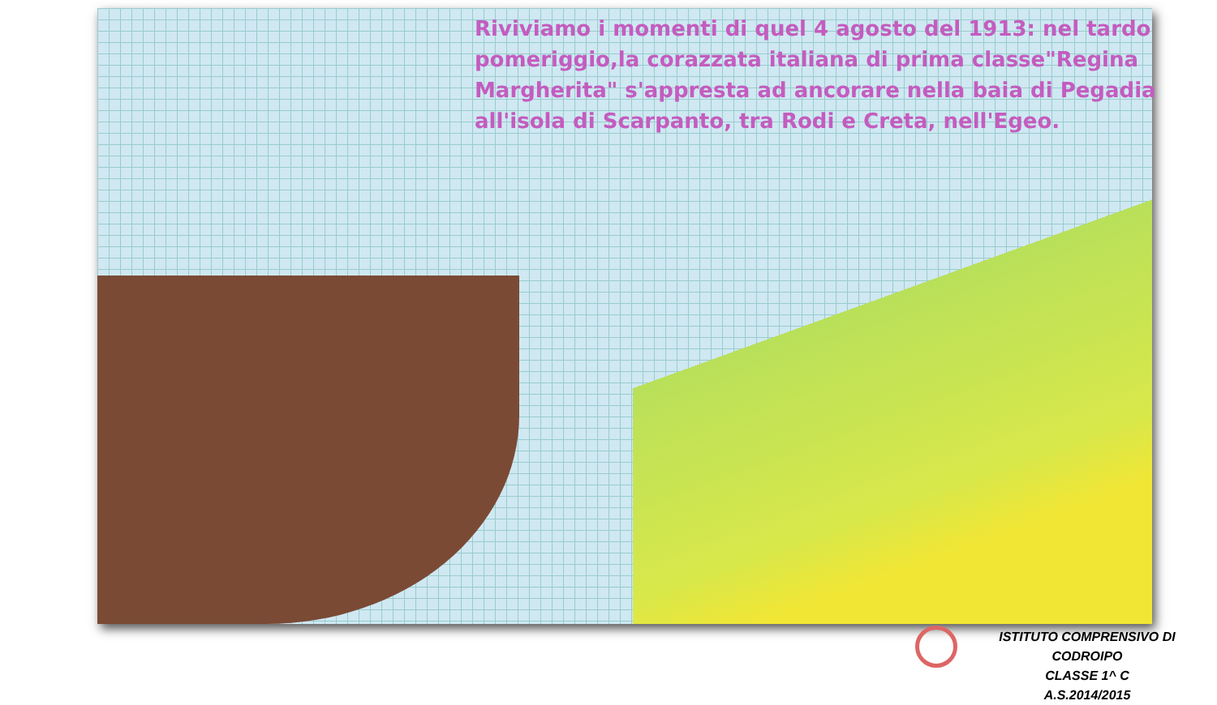Riviviamo i momenti di quel 4 agosto del 1913: nel tardo pomeriggio,la corazzata italiana di prima classe"Regina Margherita" s'appresta ad ancorare nella baia di Pegadia all'isola di Scarpanto, tra Rodi e Creta, nell'Egeo.
ISTITUTO COMPRENSIVO DI CODROIPO
CLASSE 1^ C
A.S.2014/2015